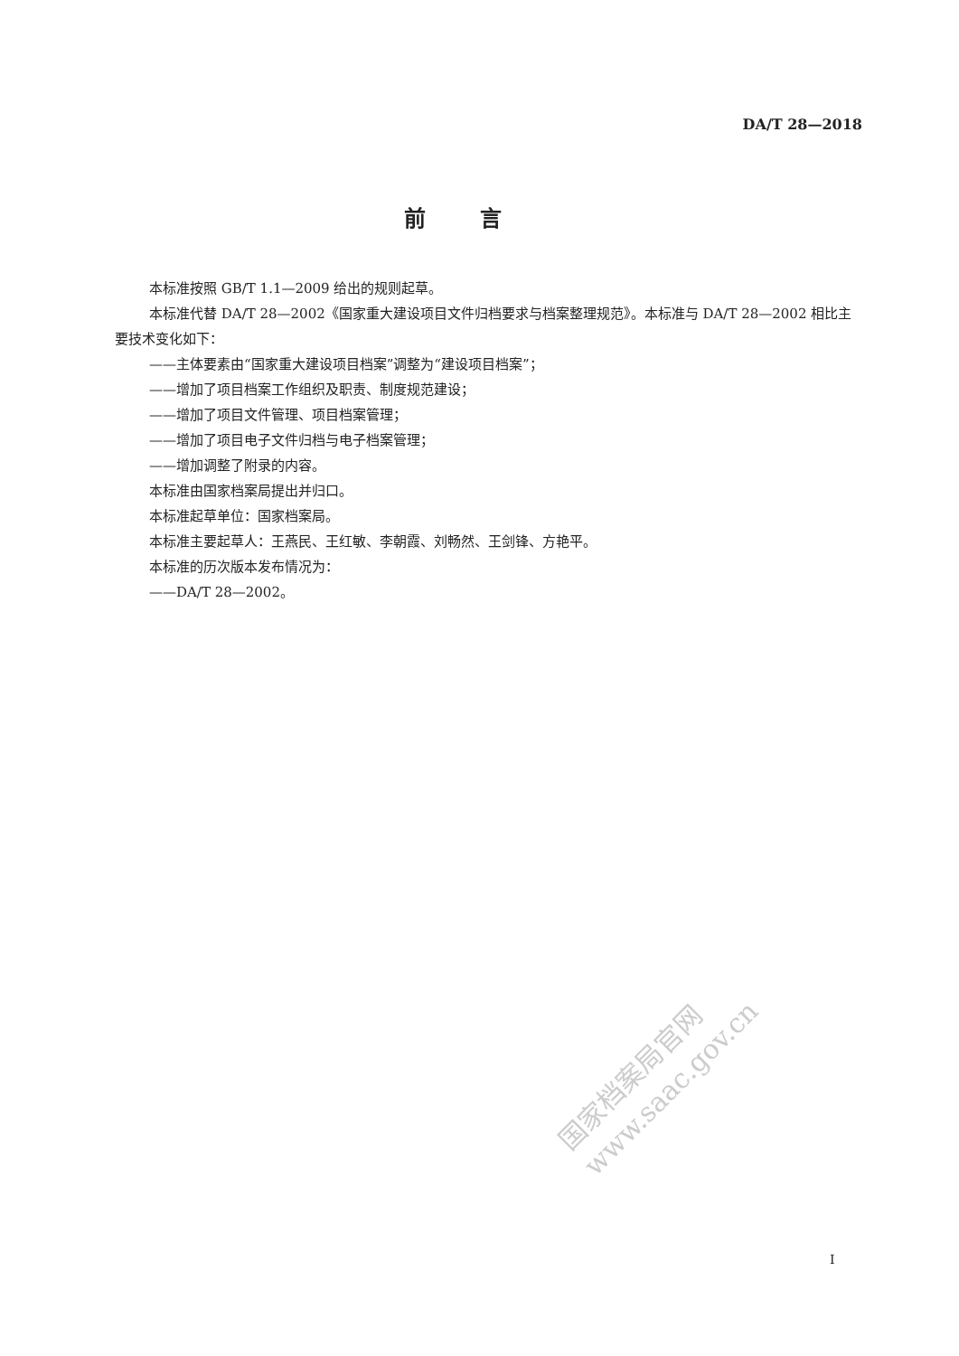DA/T 28—2018
前言
本标准按照 GB/T 1.1—2009 给出的规则起草。
本标准代替 DA/T 28—2002《国家重大建设项目文件归档要求与档案整理规范》。本标准与 DA/T 28—2002 相比主要技术变化如下：
——主体要素由“国家重大建设项目档案”调整为“建设项目档案”；
——增加了项目档案工作组织及职责、制度规范建设；
——增加了项目文件管理、项目档案管理；
——增加了项目电子文件归档与电子档案管理；
——增加调整了附录的内容。
本标准由国家档案局提出并归口。
本标准起草单位：国家档案局。
本标准主要起草人：王燕民、王红敏、李朝霞、刘畅然、王剑锋、方艳平。
本标准的历次版本发布情况为：
——DA/T 28—2002。
国家档案局官网
www.saac.gov.cn
I